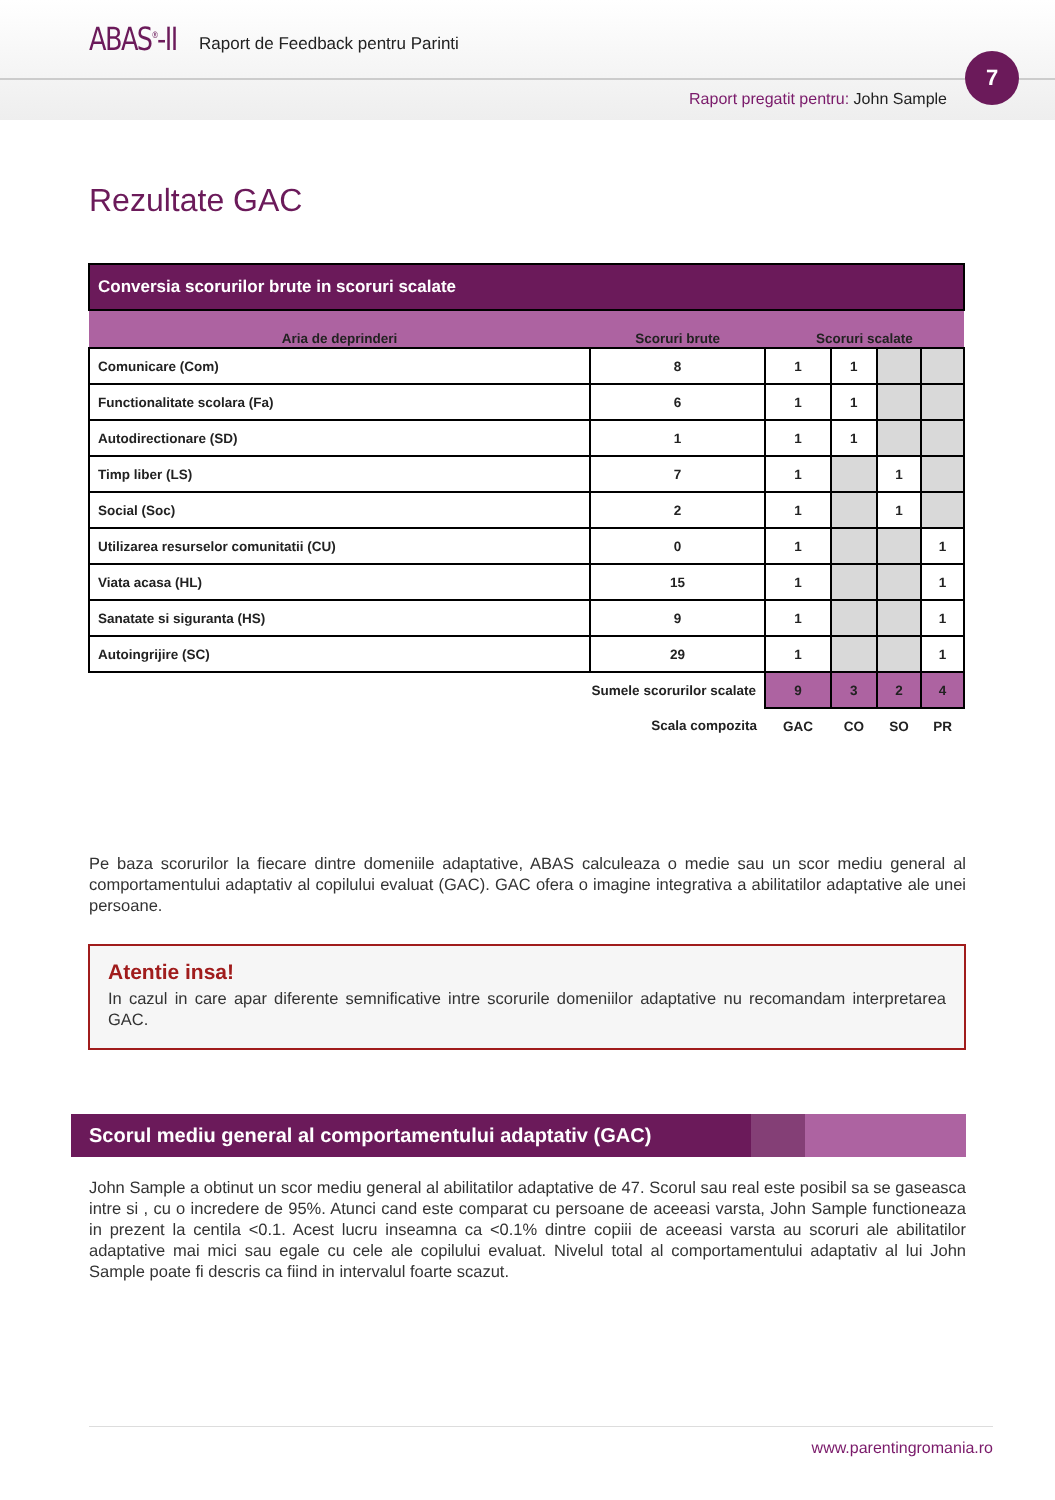ABAS<sup>®</sup>-II
Raport de Feedback pentru Parinti
Raport pregatit pentru: John Sample
7
Rezultate GAC
| Conversia scorurilor brute in scoruri scalate | | | | | |
| --- | --- | --- | --- | --- | --- |
| Aria de deprinderi | Scoruri brute | Scoruri scalate | | | |
| Comunicare (Com) | 8 | 1 | 1 | | |
| Functionalitate scolara (Fa) | 6 | 1 | 1 | | |
| Autodirectionare (SD) | 1 | 1 | 1 | | |
| Timp liber (LS) | 7 | 1 | | 1 | |
| Social (Soc) | 2 | 1 | | 1 | |
| Utilizarea resurselor comunitatii (CU) | 0 | 1 | | | 1 |
| Viata acasa (HL) | 15 | 1 | | | 1 |
| Sanatate si siguranta (HS) | 9 | 1 | | | 1 |
| Autoingrijire (SC) | 29 | 1 | | | 1 |
| Sumele scorurilor scalate | | 9 | 3 | 2 | 4 |
| Scala compozita | | GAC | CO | SO | PR |
Pe baza scorurilor la fiecare dintre domeniile adaptative, ABAS calculeaza o medie sau un scor mediu general al comportamentului adaptativ al copilului evaluat (GAC). GAC ofera o imagine integrativa a abilitatilor adaptative ale unei persoane.
Atentie insa!
In cazul in care apar diferente semnificative intre scorurile domeniilor adaptative nu recomandam interpretarea GAC.
Scorul mediu general al comportamentului adaptativ (GAC)
John Sample a obtinut un scor mediu general al abilitatilor adaptative de 47. Scorul sau real este posibil sa se gaseasca intre si , cu o incredere de 95%. Atunci cand este comparat cu persoane de aceeasi varsta, John Sample functioneaza in prezent la centila <0.1. Acest lucru inseamna ca <0.1% dintre copiii de aceeasi varsta au scoruri ale abilitatilor adaptative mai mici sau egale cu cele ale copilului evaluat. Nivelul total al comportamentului adaptativ al lui John Sample poate fi descris ca fiind in intervalul foarte scazut.
www.parentingromania.ro